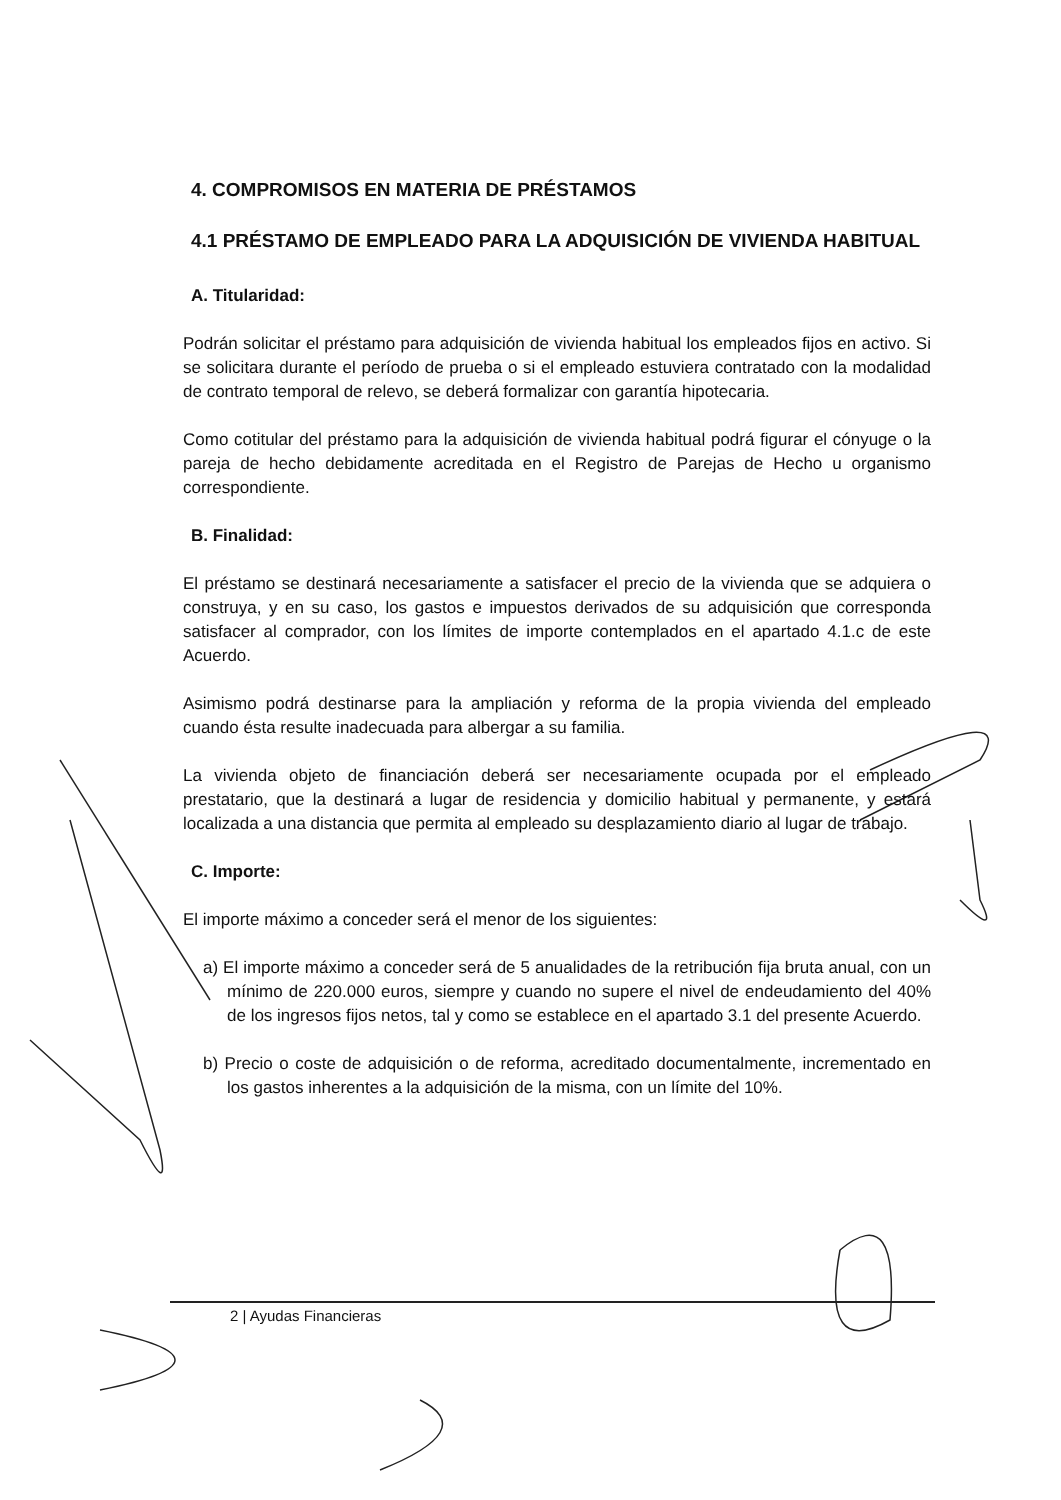4. COMPROMISOS EN MATERIA DE PRÉSTAMOS
4.1 PRÉSTAMO DE EMPLEADO PARA LA ADQUISICIÓN DE VIVIENDA HABITUAL
A. Titularidad:
Podrán solicitar el préstamo para adquisición de vivienda habitual los empleados fijos en activo. Si se solicitara durante el período de prueba o si el empleado estuviera contratado con la modalidad de contrato temporal de relevo, se deberá formalizar con garantía hipotecaria.
Como cotitular del préstamo para la adquisición de vivienda habitual podrá figurar el cónyuge o la pareja de hecho debidamente acreditada en el Registro de Parejas de Hecho u organismo correspondiente.
B. Finalidad:
El préstamo se destinará necesariamente a satisfacer el precio de la vivienda que se adquiera o construya, y en su caso, los gastos e impuestos derivados de su adquisición que corresponda satisfacer al comprador, con los límites de importe contemplados en el apartado 4.1.c de este Acuerdo.
Asimismo podrá destinarse para la ampliación y reforma de la propia vivienda del empleado cuando ésta resulte inadecuada para albergar a su familia.
La vivienda objeto de financiación deberá ser necesariamente ocupada por el empleado prestatario, que la destinará a lugar de residencia y domicilio habitual y permanente, y estará localizada a una distancia que permita al empleado su desplazamiento diario al lugar de trabajo.
C. Importe:
El importe máximo a conceder será el menor de los siguientes:
a) El importe máximo a conceder será de 5 anualidades de la retribución fija bruta anual, con un mínimo de 220.000 euros, siempre y cuando no supere el nivel de endeudamiento del 40% de los ingresos fijos netos, tal y como se establece en el apartado 3.1 del presente Acuerdo.
b) Precio o coste de adquisición o de reforma, acreditado documentalmente, incrementado en los gastos inherentes a la adquisición de la misma, con un límite del 10%.
2 | Ayudas Financieras